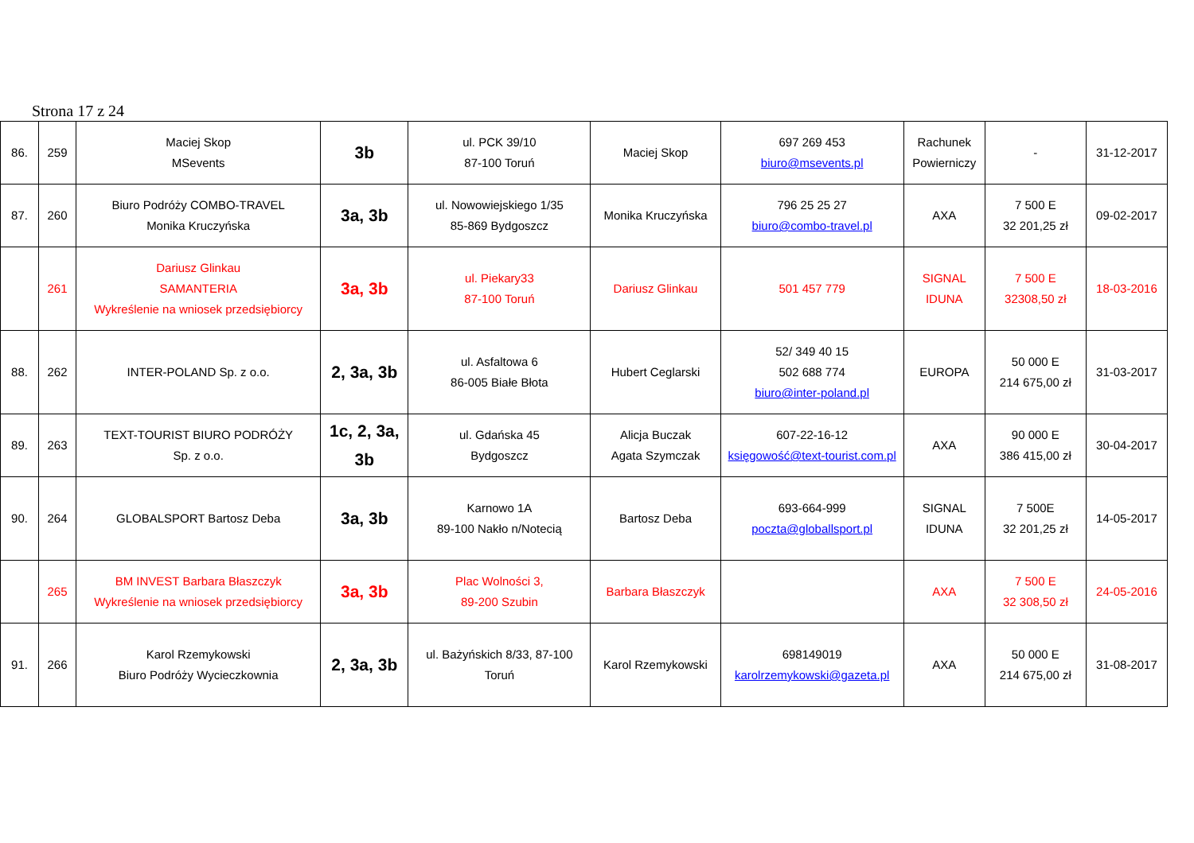Strona 17 z 24
| 86. | 259 | Maciej Skop MSevents | 3b | ul. PCK 39/10 87-100 Toruń | Maciej Skop | 697 269 453 biuro@msevents.pl | Rachunek Powierniczy | - | 31-12-2017 |
| 87. | 260 | Biuro Podróży COMBO-TRAVEL Monika Kruczyńska | 3a, 3b | ul. Nowowiejskiego 1/35 85-869 Bydgoszcz | Monika Kruczyńska | 796 25 25 27 biuro@combo-travel.pl | AXA | 7 500 E 32 201,25 zł | 09-02-2017 |
| | 261 | Dariusz Glinkau SAMANTERIA Wykreślenie na wniosek przedsiębiorcy | 3a, 3b | ul. Piekary33 87-100 Toruń | Dariusz Glinkau | 501 457 779 | SIGNAL IDUNA | 7 500 E 32308,50 zł | 18-03-2016 |
| 88. | 262 | INTER-POLAND Sp. z o.o. | 2, 3a, 3b | ul. Asfaltowa 6 86-005 Białe Błota | Hubert Ceglarski | 52/ 349 40 15 502 688 774 biuro@inter-poland.pl | EUROPA | 50 000 E 214 675,00 zł | 31-03-2017 |
| 89. | 263 | TEXT-TOURIST BIURO PODRÓŻY Sp. z o.o. | 1c, 2, 3a, 3b | ul. Gdańska 45 Bydgoszcz | Alicja Buczak Agata Szymczak | 607-22-16-12 księgowość@text-tourist.com.pl | AXA | 90 000 E 386 415,00 zł | 30-04-2017 |
| 90. | 264 | GLOBALSPORT Bartosz Deba | 3a, 3b | Karnowo 1A 89-100 Nakło n/Notecią | Bartosz Deba | 693-664-999 poczta@globallsport.pl | SIGNAL IDUNA | 7 500E 32 201,25 zł | 14-05-2017 |
| | 265 | BM INVEST Barbara Błaszczyk Wykreślenie na wniosek przedsiębiorcy | 3a, 3b | Plac Wolności 3, 89-200 Szubin | Barbara Błaszczyk | | AXA | 7 500 E 32 308,50 zł | 24-05-2016 |
| 91. | 266 | Karol Rzemykowski Biuro Podróży Wycieczkownia | 2, 3a, 3b | ul. Bażyńskich 8/33, 87-100 Toruń | Karol Rzemykowski | 698149019 karolrzemykowski@gazeta.pl | AXA | 50 000 E 214 675,00 zł | 31-08-2017 |